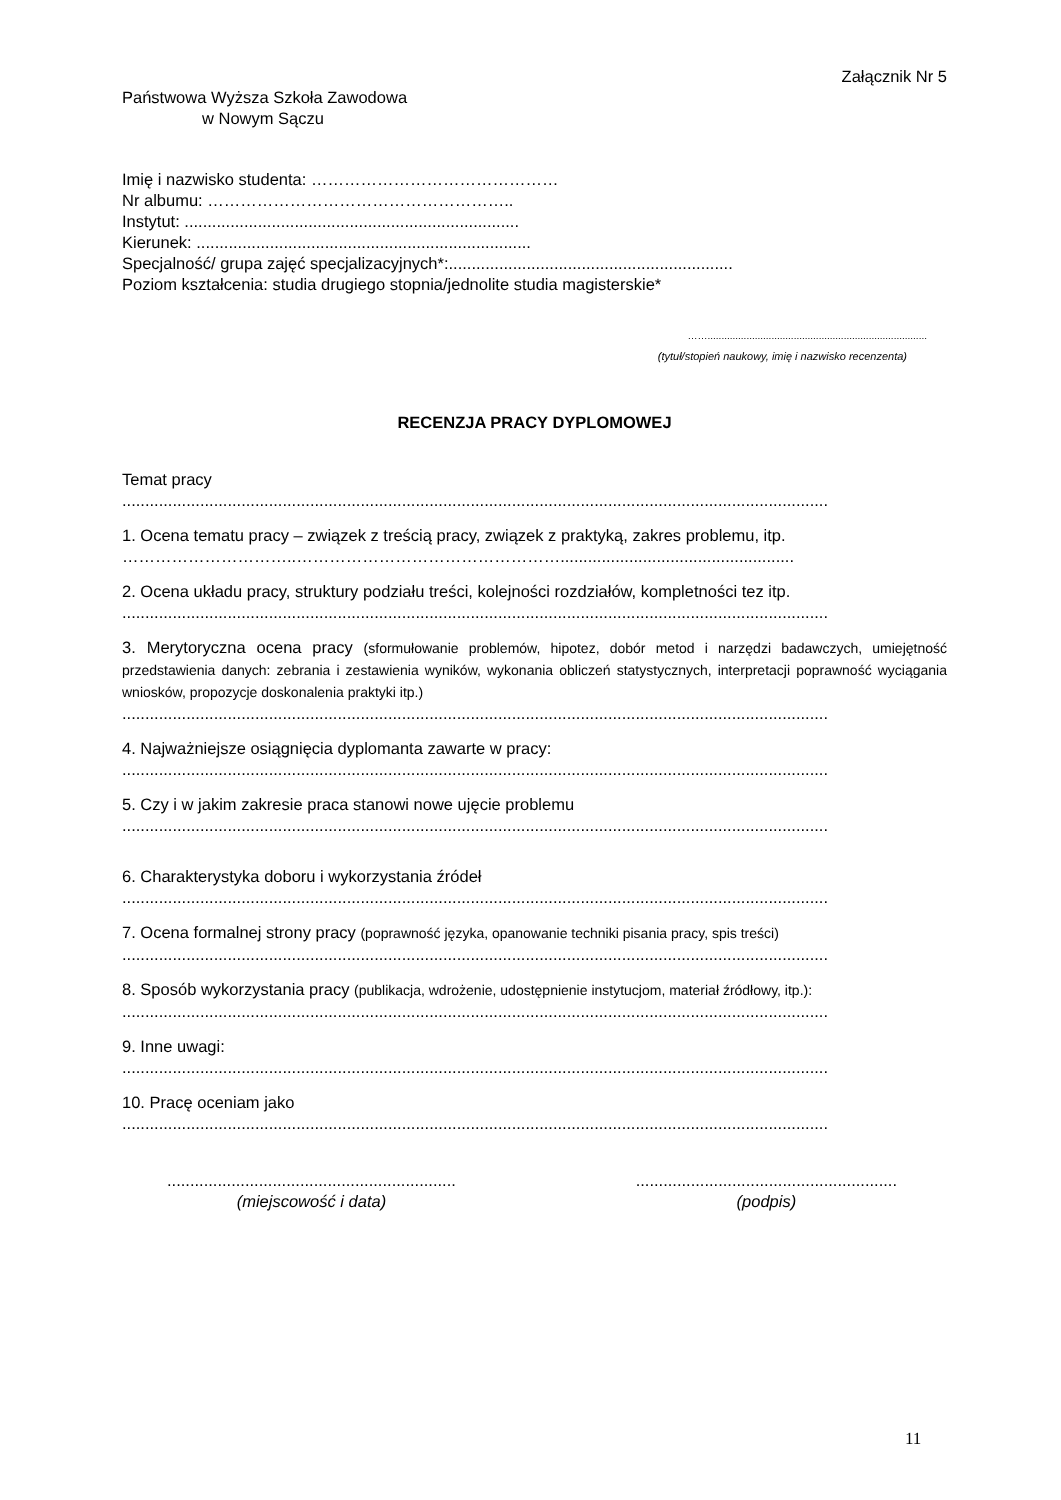Załącznik Nr 5
Państwowa Wyższa Szkoła Zawodowa
w Nowym Sączu
Imię i nazwisko studenta: ………………………………………
Nr albumu: ………………………………………………..
Instytut: .........................................................................
Kierunek: .........................................................................
Specjalność/ grupa zajęć specjalizacyjnych*:..............................................................
Poziom kształcenia: studia drugiego stopnia/jednolite studia magisterskie*
……...............................................................................
(tytuł/stopień naukowy, imię i nazwisko recenzenta)
RECENZJA PRACY DYPLOMOWEJ
Temat pracy
..........................................................................................................................................................
1. Ocena tematu pracy – związek z treścią pracy, związek z praktyką, zakres problemu, itp.
…………………………..…………………………………………...................................................
2. Ocena układu pracy, struktury podziału treści, kolejności rozdziałów, kompletności tez itp.
..........................................................................................................................................................
3. Merytoryczna ocena pracy (sformułowanie problemów, hipotez, dobór metod i narzędzi badawczych, umiejętność przedstawienia danych: zebrania i zestawienia wyników, wykonania obliczeń statystycznych, interpretacji poprawność wyciągania wniosków, propozycje doskonalenia praktyki itp.)
..........................................................................................................................................................
4. Najważniejsze osiągnięcia dyplomanta zawarte w pracy:
..........................................................................................................................................................
5. Czy i w jakim zakresie praca stanowi nowe ujęcie problemu
..........................................................................................................................................................
6. Charakterystyka doboru i wykorzystania źródeł
..........................................................................................................................................................
7. Ocena formalnej strony pracy (poprawność języka, opanowanie techniki pisania pracy, spis treści)
..........................................................................................................................................................
8. Sposób wykorzystania pracy (publikacja, wdrożenie, udostępnienie instytucjom, materiał źródłowy, itp.):
..........................................................................................................................................................
9. Inne uwagi:
..........................................................................................................................................................
10. Pracę oceniam jako
..........................................................................................................................................................
...............................................................
(miejscowość i data)
.........................................................
(podpis)
11